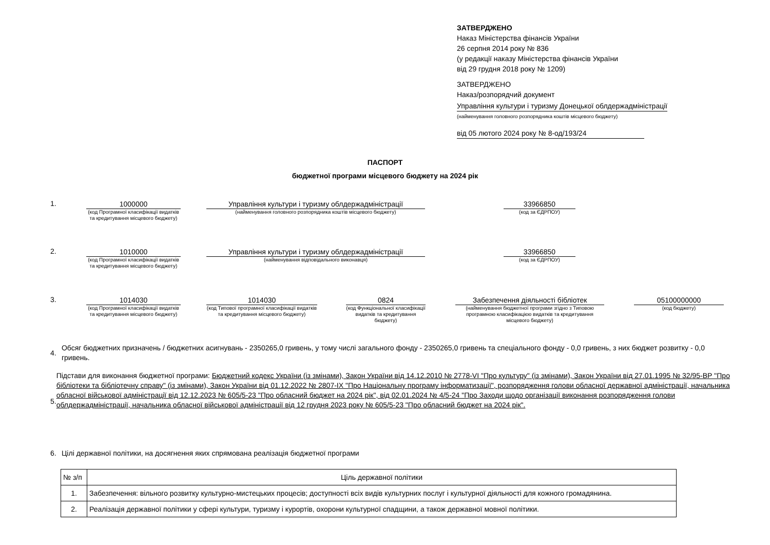ЗАТВЕРДЖЕНО
Наказ Міністерства фінансів України
26 серпня 2014 року № 836
(у редакції наказу Міністерства фінансів України
від 29 грудня 2018 року № 1209)
ЗАТВЕРДЖЕНО
Наказ/розпорядчий документ
Управління культури і туризму Донецької облдержадміністрації
(найменування головного розпорядника коштів місцевого бюджету)
від 05 лютого 2024 року № 8-од/193/24
ПАСПОРТ
бюджетної програми місцевого бюджету на 2024 рік
1.
1000000
(код Програмної класифікації видатків та кредитування місцевого бюджету)
Управління культури і туризму облдержадміністрації
(найменування головного розпорядника коштів місцевого бюджету)
33966850
(код за ЄДРПОУ)
2.
1010000
(код Програмної класифікації видатків та кредитування місцевого бюджету)
Управління культури і туризму облдержадміністрації
(найменування відповідального виконавця)
33966850
(код за ЄДРПОУ)
3.
1014030
(код Програмної класифікації видатків та кредитування місцевого бюджету)
1014030
(код Типової програмної класифікації видатків та кредитування місцевого бюджету)
0824
(код Функціональної класифікації видатків та кредитування бюджету)
Забезпечення діяльності бібліотек
(найменування бюджетної програми згідно з Типовою програмною класифікацією видатків та кредитування місцевого бюджету)
05100000000
(код бюджету)
4.
Обсяг бюджетних призначень / бюджетних асигнувань - 2350265,0 гривень, у тому числі загального фонду - 2350265,0 гривень та спеціального фонду - 0,0 гривень, з них бюджет розвитку - 0,0 гривень.
5.
Підстави для виконання бюджетної програми: Бюджетний кодекс України (із змінами), Закон України від 14.12.2010 № 2778-VI "Про культуру" (із змінами), Закон України від 27.01.1995 № 32/95-ВР "Про бібліотеки та бібліотечну справу" (із змінами), Закон України від 01.12.2022 № 2807-IX "Про Національну програму інформатизації", розпорядження голови обласної державної адміністрації, начальника обласної військової адміністрації від 12.12.2023 № 605/5-23 "Про обласний бюджет на 2024 рік", від 02.01.2024 № 4/5-24 "Про Заходи щодо організації виконання розпорядження голови облдержадміністрації, начальника обласної військової адміністрації від 12 грудня 2023 року № 605/5-23 "Про обласний бюджет на 2024 рік".
6. Цілі державної політики, на досягнення яких спрямована реалізація бюджетної програми
| № з/п | Ціль державної політики |
| 1. | Забезпечення: вільного розвитку культурно-мистецьких процесів; доступності всіх видів культурних послуг і культурної діяльності для кожного громадянина. |
| 2. | Реалізація державної політики у сфері культури, туризму і курортів, охорони культурної спадщини, а також державної мовної політики. |